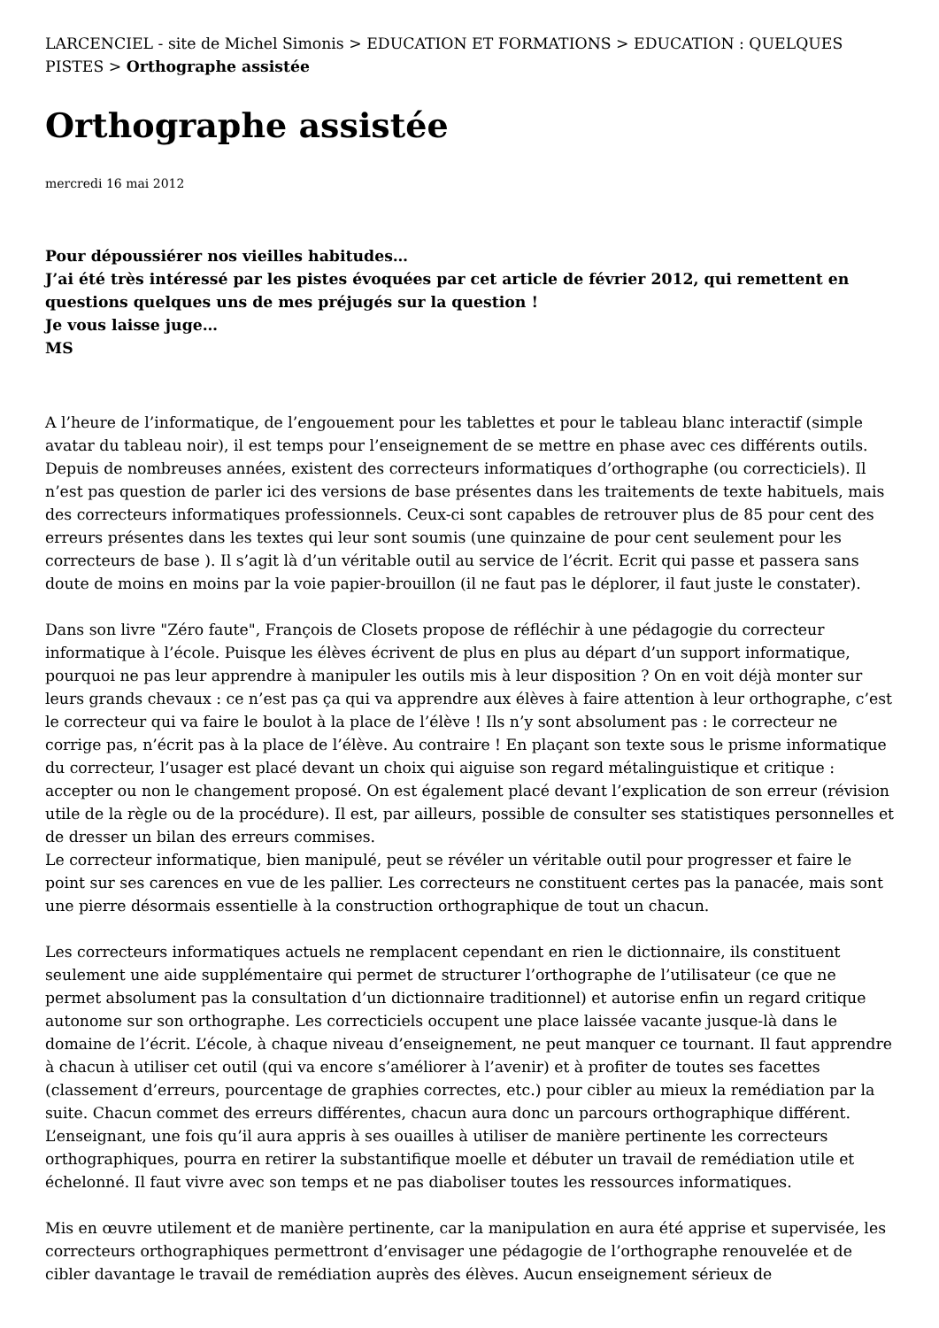LARCENCIEL - site de Michel Simonis > EDUCATION ET FORMATIONS > EDUCATION : QUELQUES PISTES > Orthographe assistée
Orthographe assistée
mercredi 16 mai 2012
Pour dépoussiérer nos vieilles habitudes…
J’ai été très intéressé par les pistes évoquées par cet article de février 2012, qui remettent en questions quelques uns de mes préjugés sur la question !
Je vous laisse juge…
MS
A l’heure de l’informatique, de l’engouement pour les tablettes et pour le tableau blanc interactif (simple avatar du tableau noir), il est temps pour l’enseignement de se mettre en phase avec ces différents outils. Depuis de nombreuses années, existent des correcteurs informatiques d’orthographe (ou correcticiels). Il n’est pas question de parler ici des versions de base présentes dans les traitements de texte habituels, mais des correcteurs informatiques professionnels. Ceux-ci sont capables de retrouver plus de 85 pour cent des erreurs présentes dans les textes qui leur sont soumis (une quinzaine de pour cent seulement pour les correcteurs de base ). Il s’agit là d’un véritable outil au service de l’écrit. Ecrit qui passe et passera sans doute de moins en moins par la voie papier-brouillon (il ne faut pas le déplorer, il faut juste le constater).
Dans son livre "Zéro faute", François de Closets propose de réfléchir à une pédagogie du correcteur informatique à l’école. Puisque les élèves écrivent de plus en plus au départ d’un support informatique, pourquoi ne pas leur apprendre à manipuler les outils mis à leur disposition ? On en voit déjà monter sur leurs grands chevaux : ce n’est pas ça qui va apprendre aux élèves à faire attention à leur orthographe, c’est le correcteur qui va faire le boulot à la place de l’élève ! Ils n’y sont absolument pas : le correcteur ne corrige pas, n’écrit pas à la place de l’élève. Au contraire ! En plaçant son texte sous le prisme informatique du correcteur, l’usager est placé devant un choix qui aiguise son regard métalinguistique et critique : accepter ou non le changement proposé. On est également placé devant l’explication de son erreur (révision utile de la règle ou de la procédure). Il est, par ailleurs, possible de consulter ses statistiques personnelles et de dresser un bilan des erreurs commises.
Le correcteur informatique, bien manipulé, peut se révéler un véritable outil pour progresser et faire le point sur ses carences en vue de les pallier. Les correcteurs ne constituent certes pas la panacée, mais sont une pierre désormais essentielle à la construction orthographique de tout un chacun.
Les correcteurs informatiques actuels ne remplacent cependant en rien le dictionnaire, ils constituent seulement une aide supplémentaire qui permet de structurer l’orthographe de l’utilisateur (ce que ne permet absolument pas la consultation d’un dictionnaire traditionnel) et autorise enfin un regard critique autonome sur son orthographe. Les correcticiels occupent une place laissée vacante jusque-là dans le domaine de l’écrit. L’école, à chaque niveau d’enseignement, ne peut manquer ce tournant. Il faut apprendre à chacun à utiliser cet outil (qui va encore s’améliorer à l’avenir) et à profiter de toutes ses facettes (classement d’erreurs, pourcentage de graphies correctes, etc.) pour cibler au mieux la remédiation par la suite. Chacun commet des erreurs différentes, chacun aura donc un parcours orthographique différent. L’enseignant, une fois qu’il aura appris à ses ouailles à utiliser de manière pertinente les correcteurs orthographiques, pourra en retirer la substantifique moelle et débuter un travail de remédiation utile et échelonné. Il faut vivre avec son temps et ne pas diaboliser toutes les ressources informatiques.
Mis en œuvre utilement et de manière pertinente, car la manipulation en aura été apprise et supervisée, les correcteurs orthographiques permettront d’envisager une pédagogie de l’orthographe renouvelée et de cibler davantage le travail de remédiation auprès des élèves. Aucun enseignement sérieux de